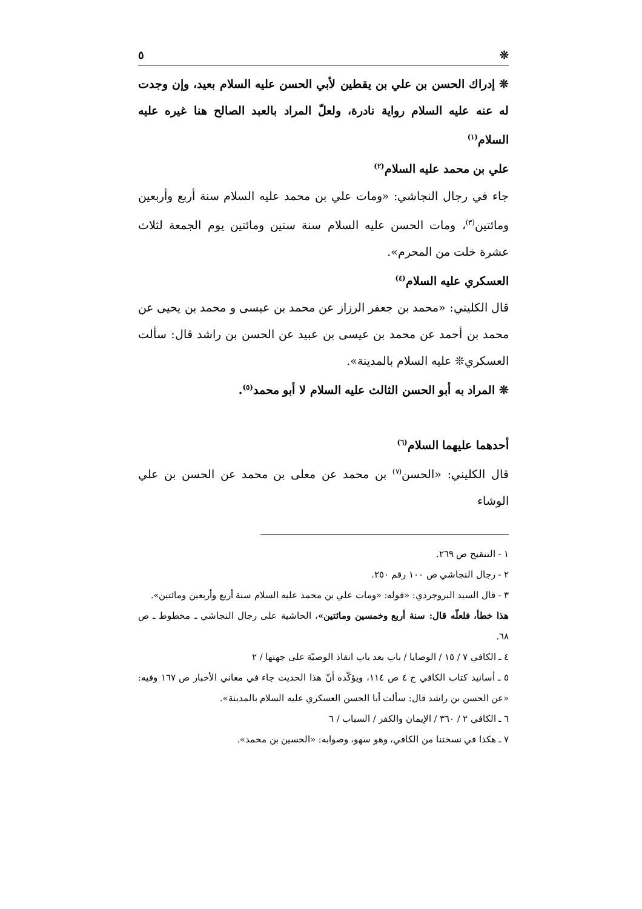❊ ٥
❊ إدراك الحسن بن علي بن يقطين لأبي الحسن عليه السلام بعيد، وإن وجدت له عنه عليه السلام رواية نادرة، ولعلّ المراد بالعبد الصالح هنا غيره عليه السلام<sup>(١)</sup>
علي بن محمد عليه السلام<sup>(٢)</sup>
جاء في رجال النجاشي: «ومات علي بن محمد عليه السلام سنة أربع وأربعين ومائتين<sup>(٣)</sup>، ومات الحسن عليه السلام سنة ستين ومائتين يوم الجمعة لثلاث عشرة خلت من المحرم».
العسكري عليه السلام<sup>(٤)</sup>
قال الكليني: «محمد بن جعفر الرزاز عن محمد بن عيسى و محمد بن يحيى عن محمد بن أحمد عن محمد بن عيسى بن عبيد عن الحسن بن راشد قال: سألت العسكري❊ عليه السلام بالمدينة».
❊ المراد به أبو الحسن الثالث عليه السلام لا أبو محمد<sup>(٥)</sup>.
أحدهما عليهما السلام<sup>(٦)</sup>
قال الكليني: «الحسن<sup>(٧)</sup> بن محمد عن معلى بن محمد عن الحسن بن علي الوشاء
١ - التنقيح ص ٢٦٩.
٢ - رجال النجاشي ص ١٠٠ رقم ٢٥٠.
٣ - قال السيد البروجردي: «قوله: «ومات علي بن محمد عليه السلام سنة أربع وأربعين ومائتين».
هذا خطأ، فلعلّه قال: سنة أربع وخمسين ومائتين»، الحاشية على رجال النجاشي ـ مخطوط ـ ص ٦٨.
٤ ـ الكافي ٧ / ١٥ / الوصايا / باب بعد باب انفاذ الوصيّة على جهتها / ٢
٥ ـ أسانيد كتاب الكافي ج ٤ ص ١١٤، ويؤكّده أنّ هذا الحديث جاء في معاني الأخبار ص ١٦٧ وفيه: «عن الحسن بن راشد قال: سألت أبا الحسن العسكري عليه السلام بالمدينة».
٦ ـ الكافي ٢ / ٣٦٠ / الإيمان والكفر / السباب / ٦
٧ ـ هكذا في نسختنا من الكافي، وهو سهو، وصوابه: «الحسين بن محمد».